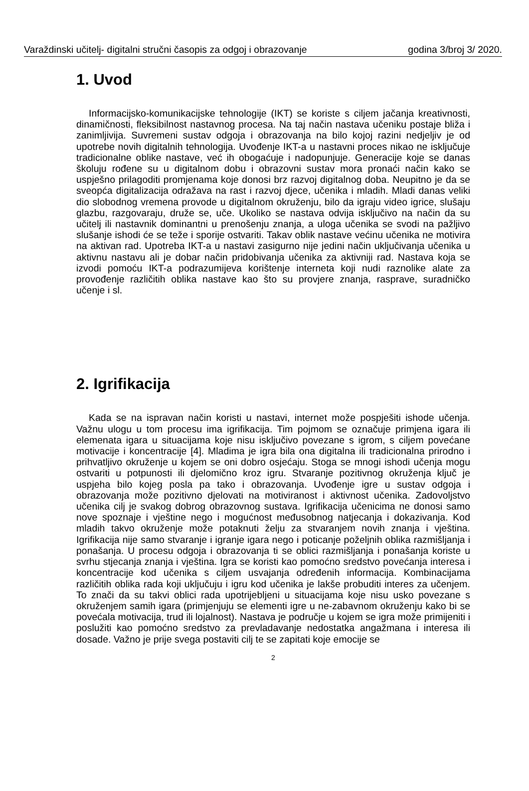Varaždinski učitelj- digitalni stručni časopis za odgoj i obrazovanje godina 3/broj 3/ 2020.
1. Uvod
Informacijsko-komunikacijske tehnologije (IKT) se koriste s ciljem jačanja kreativnosti, dinamičnosti, fleksibilnost nastavnog procesa. Na taj način nastava učeniku postaje bliža i zanimljivija. Suvremeni sustav odgoja i obrazovanja na bilo kojoj razini nedjeljiv je od upotrebe novih digitalnih tehnologija. Uvođenje IKT-a u nastavni proces nikao ne isključuje tradicionalne oblike nastave, već ih obogaćuje i nadopunjuje. Generacije koje se danas školuju rođene su u digitalnom dobu i obrazovni sustav mora pronaći način kako se uspješno prilagoditi promjenama koje donosi brz razvoj digitalnog doba. Neupitno je da se sveopća digitalizacija odražava na rast i razvoj djece, učenika i mladih. Mladi danas veliki dio slobodnog vremena provode u digitalnom okruženju, bilo da igraju video igrice, slušaju glazbu, razgovaraju, druže se, uče. Ukoliko se nastava odvija isključivo na način da su učitelj ili nastavnik dominantni u prenošenju znanja, a uloga učenika se svodi na pažljivo slušanje ishodi će se teže i sporije ostvariti. Takav oblik nastave većinu učenika ne motivira na aktivan rad. Upotreba IKT-a u nastavi zasigurno nije jedini način uključivanja učenika u aktivnu nastavu ali je dobar način pridobivanja učenika za aktivniji rad. Nastava koja se izvodi pomoću IKT-a podrazumijeva korištenje interneta koji nudi raznolike alate za provođenje različitih oblika nastave kao što su provjere znanja, rasprave, suradničko učenje i sl.
2. Igrifikacija
Kada se na ispravan način koristi u nastavi, internet može pospješiti ishode učenja. Važnu ulogu u tom procesu ima igrifikacija. Tim pojmom se označuje primjena igara ili elemenata igara u situacijama koje nisu isključivo povezane s igrom, s ciljem povećane motivacije i koncentracije [4]. Mladima je igra bila ona digitalna ili tradicionalna prirodno i prihvatljivo okruženje u kojem se oni dobro osjećaju. Stoga se mnogi ishodi učenja mogu ostvariti u potpunosti ili djelomično kroz igru. Stvaranje pozitivnog okruženja ključ je uspjeha bilo kojeg posla pa tako i obrazovanja. Uvođenje igre u sustav odgoja i obrazovanja može pozitivno djelovati na motiviranost i aktivnost učenika. Zadovoljstvo učenika cilj je svakog dobrog obrazovnog sustava. Igrifikacija učenicima ne donosi samo nove spoznaje i vještine nego i mogućnost međusobnog natjecanja i dokazivanja. Kod mladih takvo okruženje može potaknuti želju za stvaranjem novih znanja i vještina. Igrifikacija nije samo stvaranje i igranje igara nego i poticanje poželjnih oblika razmišljanja i ponašanja. U procesu odgoja i obrazovanja ti se oblici razmišljanja i ponašanja koriste u svrhu stjecanja znanja i vještina. Igra se koristi kao pomoćno sredstvo povećanja interesa i koncentracije kod učenika s ciljem usvajanja određenih informacija. Kombinacijama različitih oblika rada koji uključuju i igru kod učenika je lakše probuditi interes za učenjem. To znači da su takvi oblici rada upotrijebljeni u situacijama koje nisu usko povezane s okruženjem samih igara (primjenjuju se elementi igre u ne-zabavnom okruženju kako bi se povećala motivacija, trud ili lojalnost). Nastava je područje u kojem se igra može primijeniti i poslužiti kao pomoćno sredstvo za prevladavanje nedostatka angažmana i interesa ili dosade. Važno je prije svega postaviti cilj te se zapitati koje emocije se
2